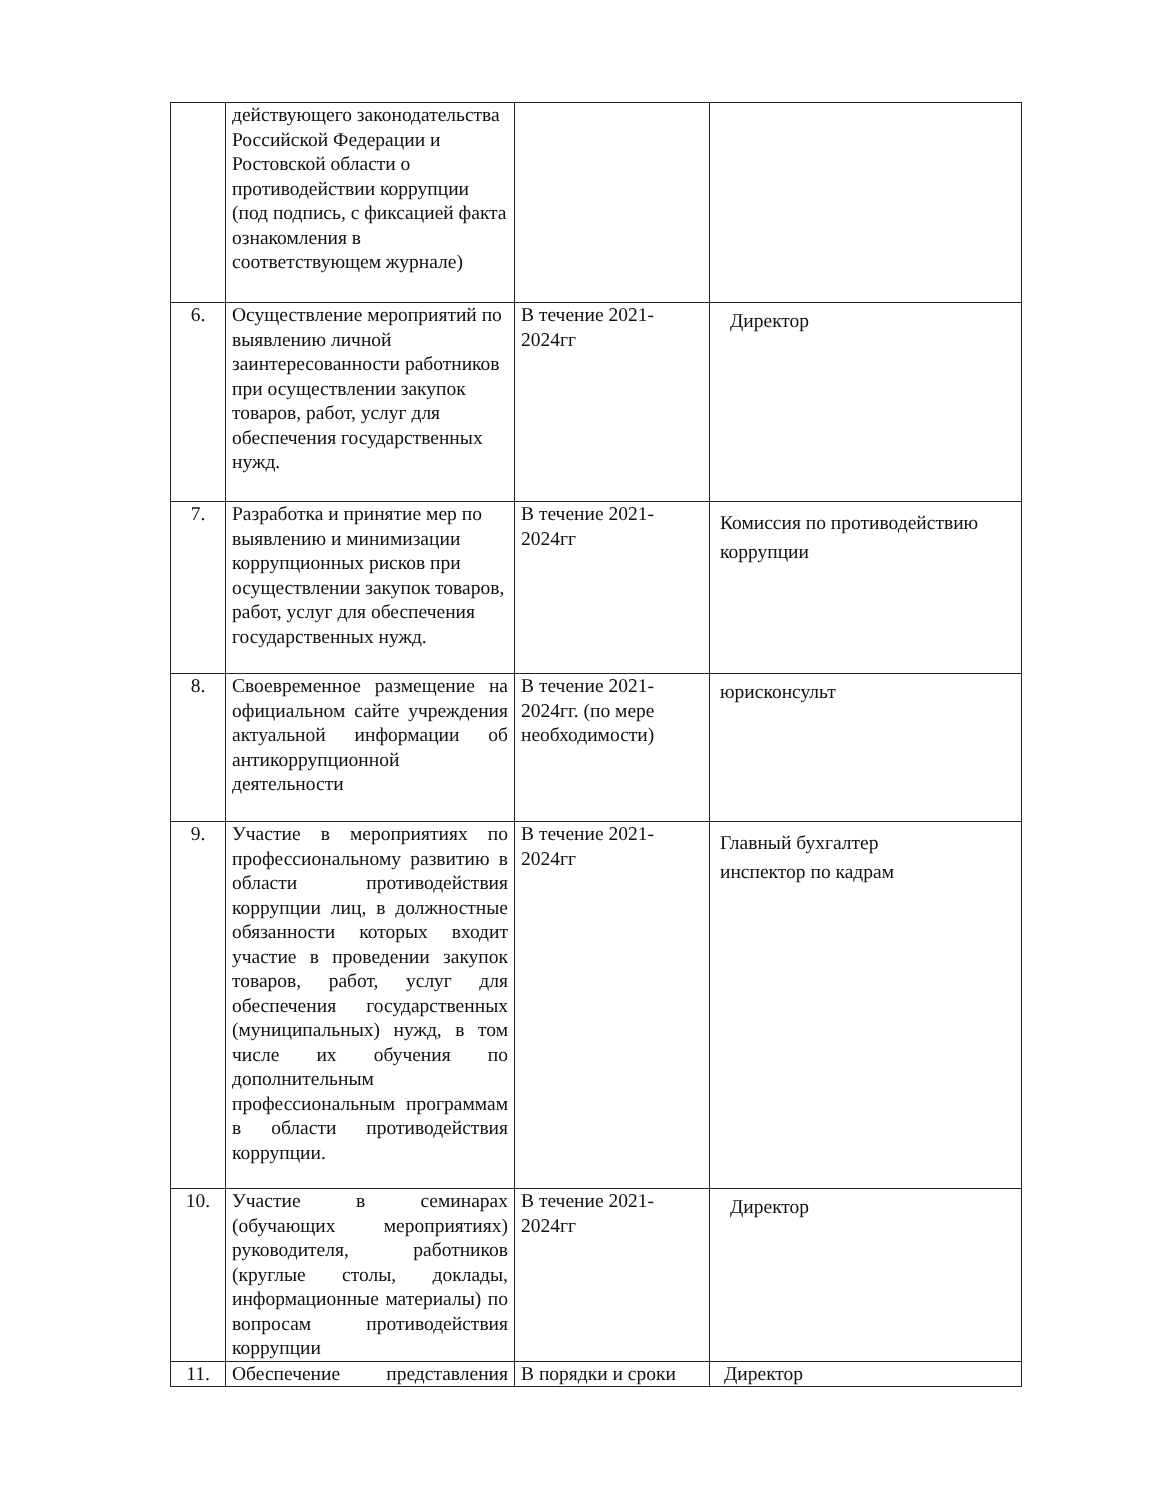| | действующего законодательства Российской Федерации и Ростовской области о противодействии коррупции (под подпись, с фиксацией факта ознакомления в соответствующем журнале) | | |
| 6. | Осуществление мероприятий по выявлению личной заинтересованности работников при осуществлении закупок товаров, работ, услуг для обеспечения государственных нужд. | В течение 2021-2024гг | Директор |
| 7. | Разработка и принятие мер по выявлению и минимизации коррупционных рисков при осуществлении закупок товаров, работ, услуг для обеспечения государственных нужд. | В течение 2021-2024гг | Комиссия по противодействию коррупции |
| 8. | Своевременное размещение на официальном сайте учреждения актуальной информации об антикоррупционной деятельности | В течение 2021-2024гг. (по мере необходимости) | юрисконсульт |
| 9. | Участие в мероприятиях по профессиональному развитию в области противодействия коррупции лиц, в должностные обязанности которых входит участие в проведении закупок товаров, работ, услуг для обеспечения государственных (муниципальных) нужд, в том числе их обучения по дополнительным профессиональным программам в области противодействия коррупции. | В течение 2021-2024гг | Главный бухгалтер инспектор по кадрам |
| 10. | Участие в семинарах (обучающих мероприятиях) руководителя, работников (круглые столы, доклады, информационные материалы) по вопросам противодействия коррупции | В течение 2021-2024гг | Директор |
| 11. | Обеспечение представления | В порядки и сроки | Директор |